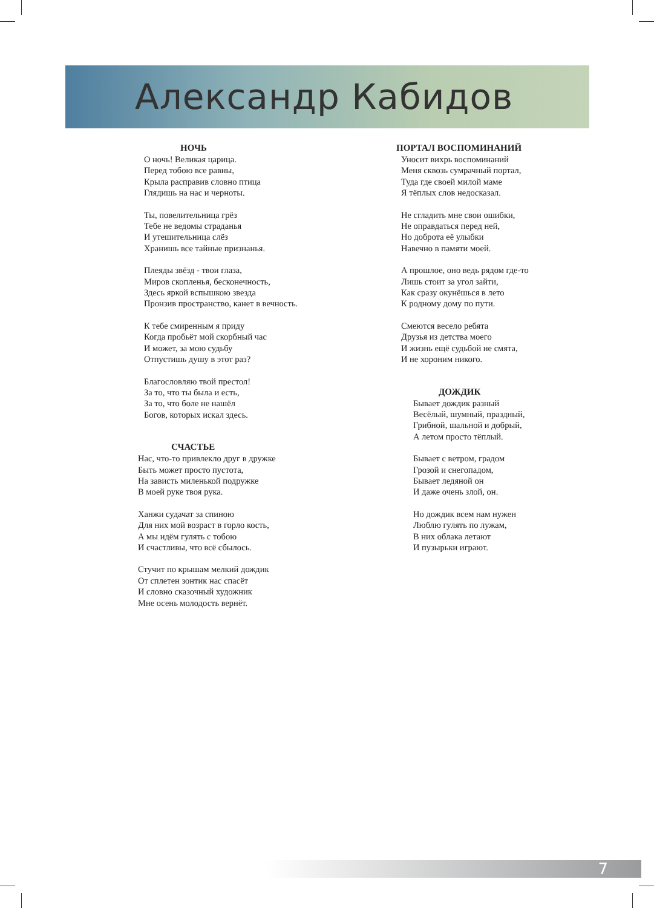Александр Кабидов
НОЧЬ
О ночь! Великая царица.
Перед тобою все равны,
Крыла расправив словно птица
Глядишь на нас и черноты.
Ты, повелительница грёз
Тебе не ведомы страданья
И утешительница слёз
Хранишь все тайные признанья.
Плеяды звёзд - твои глаза,
Миров скопленья, бесконечность,
Здесь яркой вспышкою звезда
Пронзив пространство, канет в вечность.
К тебе смиренным я приду
Когда пробьёт мой скорбный час
И может, за мою судьбу
Отпустишь душу в этот раз?
Благословляю твой престол!
За то, что ты была и есть,
За то, что боле не нашёл
Богов, которых искал здесь.
СЧАСТЬЕ
Нас, что-то привлекло друг в дружке
Быть может просто пустота,
На зависть миленькой подружке
В моей руке твоя рука.
Ханжи судачат за спиною
Для них мой возраст в горло кость,
А мы идём гулять с тобою
И счастливы, что всё сбылось.
Стучит по крышам мелкий дождик
От сплетен зонтик нас спасёт
И словно сказочный художник
Мне осень молодость вернёт.
ПОРТАЛ ВОСПОМИНАНИЙ
Уносит вихрь воспоминаний
Меня сквозь сумрачный портал,
Туда где своей милой маме
Я тёплых слов недосказал.
Не сгладить мне свои ошибки,
Не оправдаться перед ней,
Но доброта её улыбки
Навечно в памяти моей.
А прошлое, оно ведь рядом где-то
Лишь стоит за угол зайти,
Как сразу окунёшься в лето
К родному дому по пути.
Смеются весело ребята
Друзья из детства моего
И жизнь ещё судьбой не смята,
И не хороним никого.
ДОЖДИК
Бывает дождик разный
Весёлый, шумный, праздный,
Грибной, шальной и добрый,
А летом просто тёплый.
Бывает с ветром, градом
Грозой и снегопадом,
Бывает ледяной он
И даже очень злой, он.
Но дождик всем нам нужен
Люблю гулять по лужам,
В них облака летают
И пузырьки играют.
7